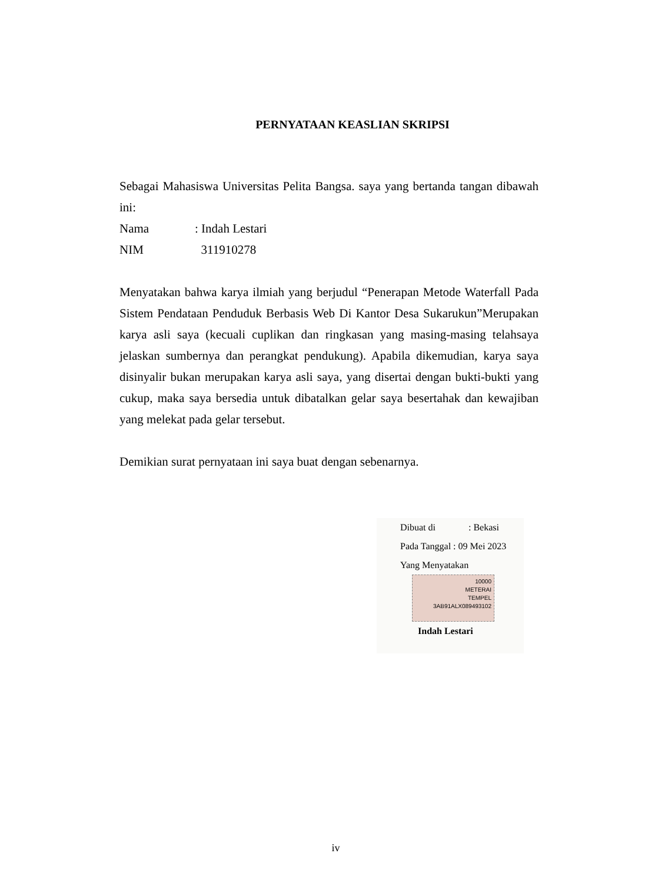PERNYATAAN KEASLIAN SKRIPSI
Sebagai Mahasiswa Universitas Pelita Bangsa. saya yang bertanda tangan dibawah ini:
Nama: Indah Lestari
NIM 311910278
Menyatakan bahwa karya ilmiah yang berjudul “Penerapan Metode Waterfall Pada Sistem Pendataan Penduduk Berbasis Web Di Kantor Desa Sukarukun”Merupakan karya asli saya (kecuali cuplikan dan ringkasan yang masing-masing telahsaya jelaskan sumbernya dan perangkat pendukung). Apabila dikemudian, karya saya disinyalir bukan merupakan karya asli saya, yang disertai dengan bukti-bukti yang cukup, maka saya bersedia untuk dibatalkan gelar saya besertahak dan kewajiban yang melekat pada gelar tersebut.
Demikian surat pernyataan ini saya buat dengan sebenarnya.
Dibuat di : Bekasi
Pada Tanggal : 09 Mei 2023
Yang Menyatakan
10000
METERAI
TEMPEL
3AB91ALX089493102
Indah Lestari
iv